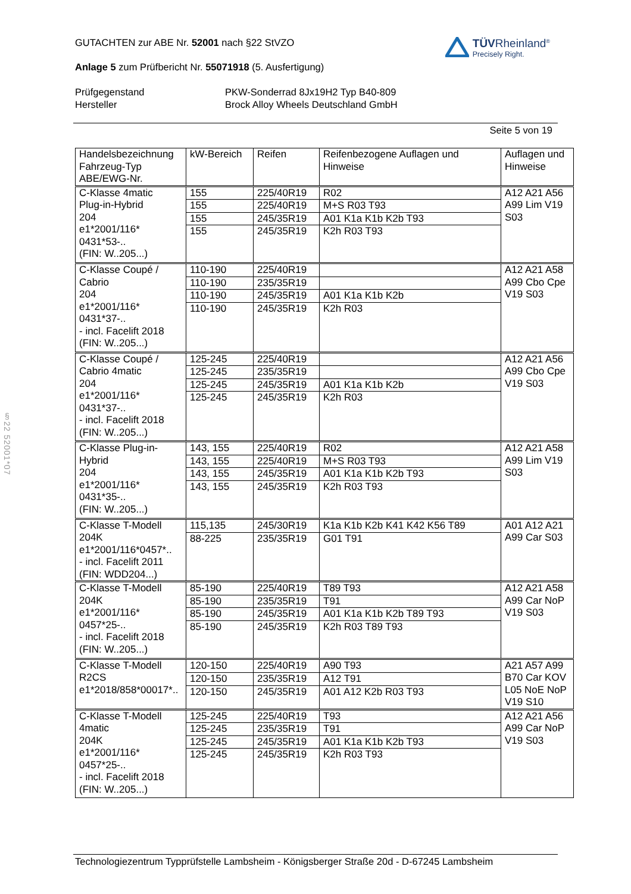GUTACHTEN zur ABE Nr. 52001 nach §22 StVZO
Anlage 5 zum Prüfbericht Nr. 55071918 (5. Ausfertigung)
TÜVRheinland<sup>®</sup>
Precisely Right.
Prüfgegenstand
PKW-Sonderrad 8Jx19H2 Typ B40-809
Hersteller
Brock Alloy Wheels Deutschland GmbH
Seite 5 von 19
| Handelsbezeichnung Fahrzeug-Typ ABE/EWG-Nr. | kW-Bereich | Reifen | Reifenbezogene Auflagen und Hinweise | Auflagen und Hinweise |
| --- | --- | --- | --- | --- |
| C-Klasse 4matic Plug-in-Hybrid 204 e1*2001/116* 0431*53-.. (FIN: W..205...) | 155 | 225/40R19 | R02 | A12 A21 A56 A99 Lim V19 S03 |
| | 155 | 225/40R19 | M+S R03 T93 | |
| | 155 | 245/35R19 | A01 K1a K1b K2b T93 | |
| | 155 | 245/35R19 | K2h R03 T93 | |
| C-Klasse Coupé / Cabrio 204 e1*2001/116* 0431*37-.. - incl. Facelift 2018 (FIN: W..205...) | 110-190 | 225/40R19 | | A12 A21 A58 A99 Cbo Cpe V19 S03 |
| | 110-190 | 235/35R19 | | |
| | 110-190 | 245/35R19 | A01 K1a K1b K2b | |
| | 110-190 | 245/35R19 | K2h R03 | |
| C-Klasse Coupé / Cabrio 4matic 204 e1*2001/116* 0431*37-.. - incl. Facelift 2018 (FIN: W..205...) | 125-245 | 225/40R19 | | A12 A21 A56 A99 Cbo Cpe V19 S03 |
| | 125-245 | 235/35R19 | | |
| | 125-245 | 245/35R19 | A01 K1a K1b K2b | |
| | 125-245 | 245/35R19 | K2h R03 | |
| C-Klasse Plug-in- Hybrid 204 e1*2001/116* 0431*35-.. (FIN: W..205...) | 143, 155 | 225/40R19 | R02 | A12 A21 A58 A99 Lim V19 S03 |
| | 143, 155 | 225/40R19 | M+S R03 T93 | |
| | 143, 155 | 245/35R19 | A01 K1a K1b K2b T93 | |
| | 143, 155 | 245/35R19 | K2h R03 T93 | |
| C-Klasse T-Modell 204K e1*2001/116*0457*.. - incl. Facelift 2011 (FIN: WDD204...) | 115,135 | 245/30R19 | K1a K1b K2b K41 K42 K56 T89 | A01 A12 A21 A99 Car S03 |
| | 88-225 | 235/35R19 | G01 T91 | |
| C-Klasse T-Modell 204K e1*2001/116* 0457*25-.. - incl. Facelift 2018 (FIN: W..205...) | 85-190 | 225/40R19 | T89 T93 | A12 A21 A58 A99 Car NoP V19 S03 |
| | 85-190 | 235/35R19 | T91 | |
| | 85-190 | 245/35R19 | A01 K1a K1b K2b T89 T93 | |
| | 85-190 | 245/35R19 | K2h R03 T89 T93 | |
| C-Klasse T-Modell R2CS e1*2018/858*00017*.. | 120-150 | 225/40R19 | A90 T93 | A21 A57 A99 B70 Car KOV L05 NoE NoP V19 S10 |
| | 120-150 | 235/35R19 | A12 T91 | |
| | 120-150 | 245/35R19 | A01 A12 K2b R03 T93 | |
| C-Klasse T-Modell 4matic 204K e1*2001/116* 0457*25-.. - incl. Facelift 2018 (FIN: W..205...) | 125-245 | 225/40R19 | T93 | A12 A21 A56 A99 Car NoP V19 S03 |
| | 125-245 | 235/35R19 | T91 | |
| | 125-245 | 245/35R19 | A01 K1a K1b K2b T93 | |
| | 125-245 | 245/35R19 | K2h R03 T93 | |
Technologiezentrum Typprüfstelle Lambsheim - Königsberger Straße 20d - D-67245 Lambsheim
§22 52001*07